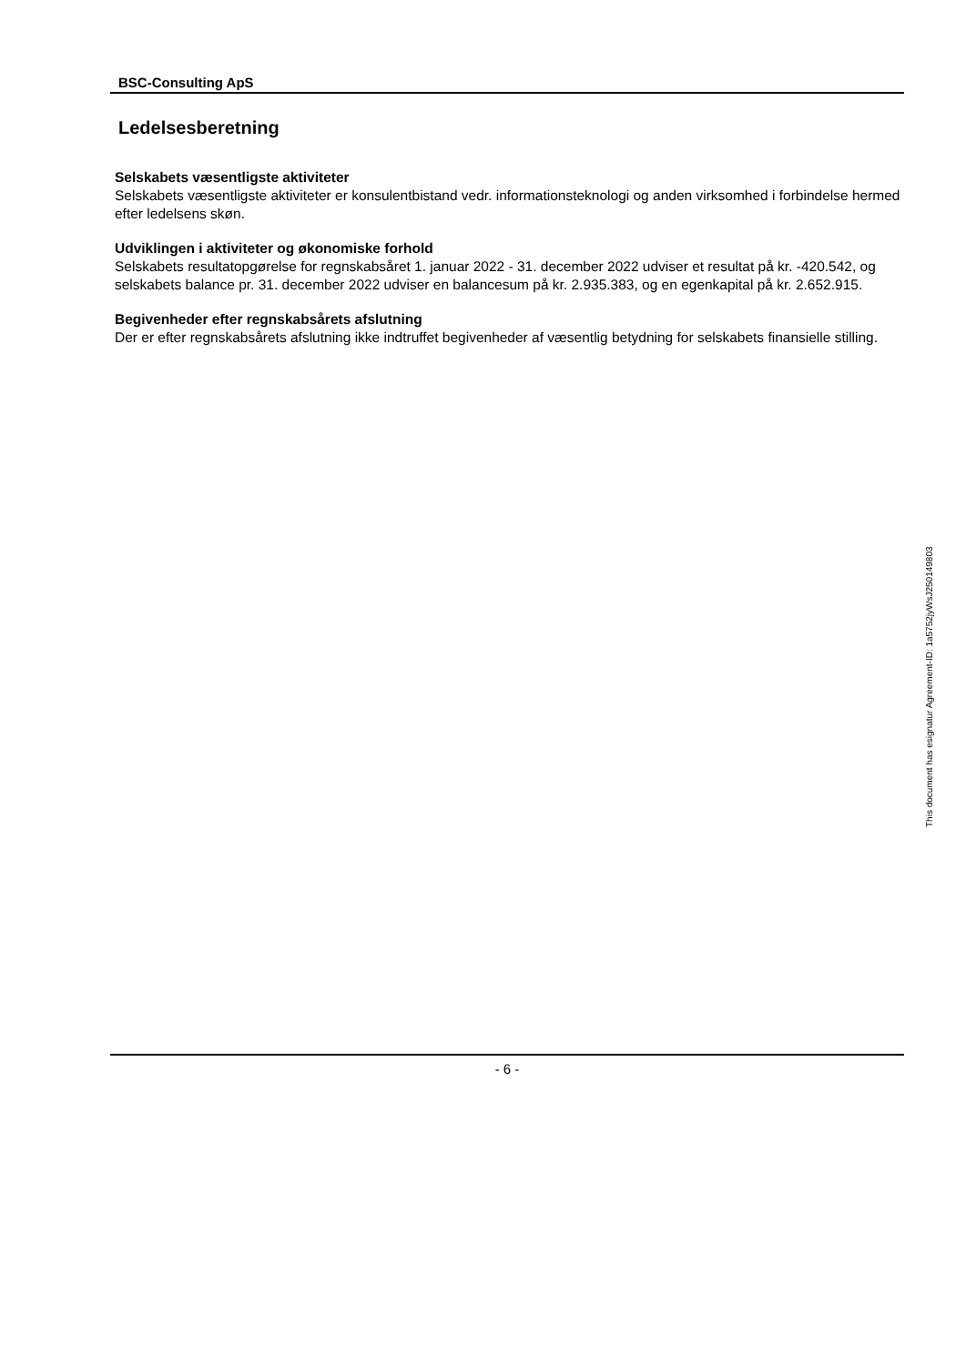BSC-Consulting ApS
Ledelsesberetning
Selskabets væsentligste aktiviteter
Selskabets væsentligste aktiviteter er konsulentbistand vedr. informationsteknologi og anden virksomhed i forbindelse hermed efter ledelsens skøn.
Udviklingen i aktiviteter og økonomiske forhold
Selskabets resultatopgørelse for regnskabsåret 1. januar 2022 - 31. december 2022 udviser et resultat på kr. -420.542, og selskabets balance pr. 31. december 2022 udviser en balancesum på kr. 2.935.383, og en egenkapital på kr. 2.652.915.
Begivenheder efter regnskabsårets afslutning
Der er efter regnskabsårets afslutning ikke indtruffet begivenheder af væsentlig betydning for selskabets finansielle stilling.
- 6 -
This document has esignatur Agreement-ID: 1a5752jyWsJ250149803